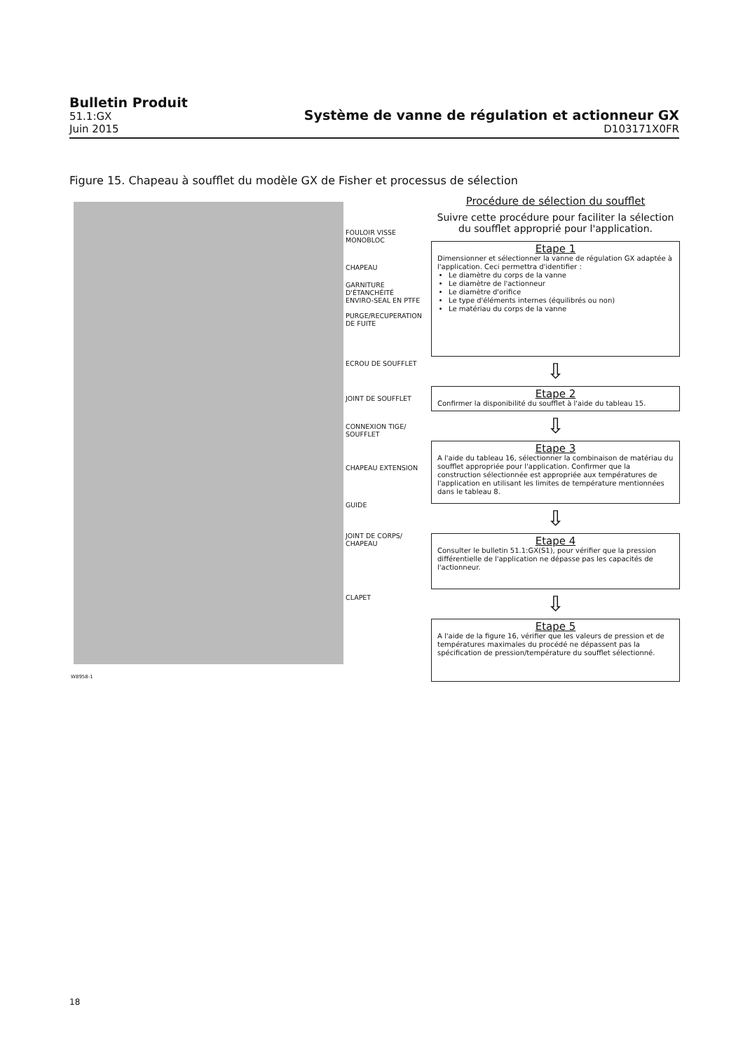Bulletin Produit
51.1:GX
Juin 2015
Système de vanne de régulation et actionneur GX
D103171X0FR
Figure 15. Chapeau à soufflet du modèle GX de Fisher et processus de sélection
FOULOIR VISSE
MONOBLOC
CHAPEAU
GARNITURE
D'ÉTANCHÉITÉ
ENVIRO-SEAL EN PTFE
PURGE/RECUPERATION
DE FUITE
ECROU DE SOUFFLET
JOINT DE SOUFFLET
CONNEXION TIGE/
SOUFFLET
CHAPEAU EXTENSION
GUIDE
JOINT DE CORPS/
CHAPEAU
CLAPET
W8958-1
Procédure de sélection du soufflet
Suivre cette procédure pour faciliter la sélection du soufflet approprié pour l'application.
Etape 1
Dimensionner et sélectionner la vanne de régulation GX adaptée à l'application. Ceci permettra d'identifier :
Le diamètre du corps de la vanne
Le diamètre de l'actionneur
Le diamètre d'orifice
Le type d'éléments internes (équilibrés ou non)
Le matériau du corps de la vanne
⇩
Etape 2
Confirmer la disponibilité du soufflet à l'aide du tableau 15.
⇩
Etape 3
A l'aide du tableau 16, sélectionner la combinaison de matériau du soufflet appropriée pour l'application. Confirmer que la construction sélectionnée est appropriée aux températures de l'application en utilisant les limites de température mentionnées dans le tableau 8.
⇩
Etape 4
Consulter le bulletin 51.1:GX(S1), pour vérifier que la pression différentielle de l'application ne dépasse pas les capacités de l'actionneur.
⇩
Etape 5
A l'aide de la figure 16, vérifier que les valeurs de pression et de températures maximales du procédé ne dépassent pas la spécification de pression/température du soufflet sélectionné.
18